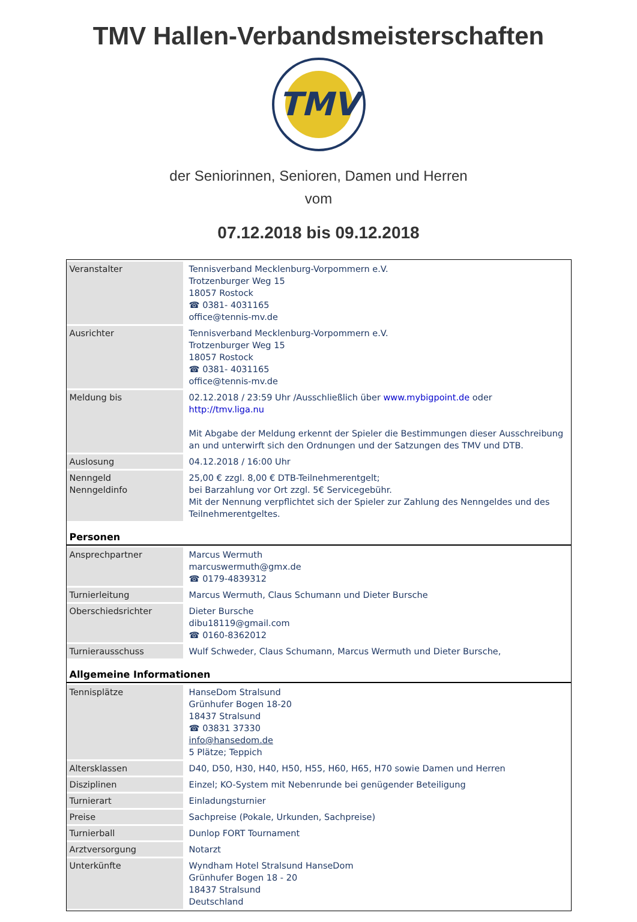TMV Hallen-Verbandsmeisterschaften
TMV
der Seniorinnen, Senioren, Damen und Herren
vom
07.12.2018 bis 09.12.2018
| Veranstalter | Tennisverband Mecklenburg-Vorpommern e.V. Trotzenburger Weg 15 18057 Rostock ☎ 0381- 4031165 office@tennis-mv.de |
| Ausrichter | Tennisverband Mecklenburg-Vorpommern e.V. Trotzenburger Weg 15 18057 Rostock ☎ 0381- 4031165 office@tennis-mv.de |
| Meldung bis | 02.12.2018 / 23:59 Uhr /Ausschließlich über www.mybigpoint.de oder http://tmv.liga.nu Mit Abgabe der Meldung erkennt der Spieler die Bestimmungen dieser Ausschreibung an und unterwirft sich den Ordnungen und der Satzungen des TMV und DTB. |
| Auslosung | 04.12.2018 / 16:00 Uhr |
| Nenngeld Nenngeldinfo | 25,00 € zzgl. 8,00 € DTB-Teilnehmerentgelt; bei Barzahlung vor Ort zzgl. 5€ Servicegebühr. Mit der Nennung verpflichtet sich der Spieler zur Zahlung des Nenngeldes und des Teilnehmerentgeltes. |
| Personen | |
| Ansprechpartner | Marcus Wermuth marcuswermuth@gmx.de ☎ 0179-4839312 |
| Turnierleitung | Marcus Wermuth, Claus Schumann und Dieter Bursche |
| Oberschiedsrichter | Dieter Bursche dibu18119@gmail.com ☎ 0160-8362012 |
| Turnierausschuss | Wulf Schweder, Claus Schumann, Marcus Wermuth und Dieter Bursche, |
| Allgemeine Informationen | |
| Tennisplätze | HanseDom Stralsund Grünhufer Bogen 18-20 18437 Stralsund ☎ 03831 37330 info@hansedom.de 5 Plätze; Teppich |
| Altersklassen | D40, D50, H30, H40, H50, H55, H60, H65, H70 sowie Damen und Herren |
| Disziplinen | Einzel; KO-System mit Nebenrunde bei genügender Beteiligung |
| Turnierart | Einladungsturnier |
| Preise | Sachpreise (Pokale, Urkunden, Sachpreise) |
| Turnierball | Dunlop FORT Tournament |
| Arztversorgung | Notarzt |
| Unterkünfte | Wyndham Hotel Stralsund HanseDom Grünhufer Bogen 18 - 20 18437 Stralsund Deutschland |